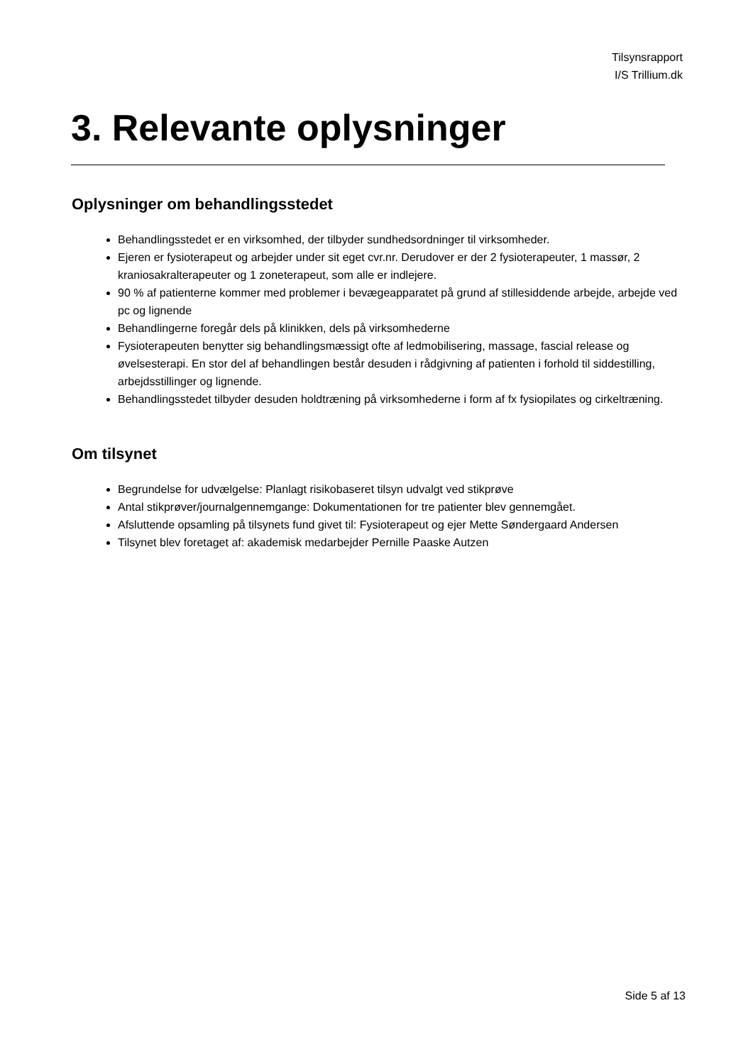Tilsynsrapport
I/S Trillium.dk
3. Relevante oplysninger
Oplysninger om behandlingsstedet
Behandlingsstedet er en virksomhed, der tilbyder sundhedsordninger til virksomheder.
Ejeren er fysioterapeut og arbejder under sit eget cvr.nr. Derudover er der 2 fysioterapeuter, 1 massør, 2 kraniosakralterapeuter og 1 zoneterapeut, som alle er indlejere.
90 % af patienterne kommer med problemer i bevægeapparatet på grund af stillesiddende arbejde, arbejde ved pc og lignende
Behandlingerne foregår dels på klinikken, dels på virksomhederne
Fysioterapeuten benytter sig behandlingsmæssigt ofte af ledmobilisering, massage, fascial release og øvelsesterapi. En stor del af behandlingen består desuden i rådgivning af patienten i forhold til siddestilling, arbejdsstillinger og lignende.
Behandlingsstedet tilbyder desuden holdtræning på virksomhederne i form af fx fysiopilates og cirkeltræning.
Om tilsynet
Begrundelse for udvælgelse: Planlagt risikobaseret tilsyn udvalgt ved stikprøve
Antal stikprøver/journalgennemgange: Dokumentationen for tre patienter blev gennemgået.
Afsluttende opsamling på tilsynets fund givet til: Fysioterapeut og ejer Mette Søndergaard Andersen
Tilsynet blev foretaget af: akademisk medarbejder Pernille Paaske Autzen
Side 5 af 13